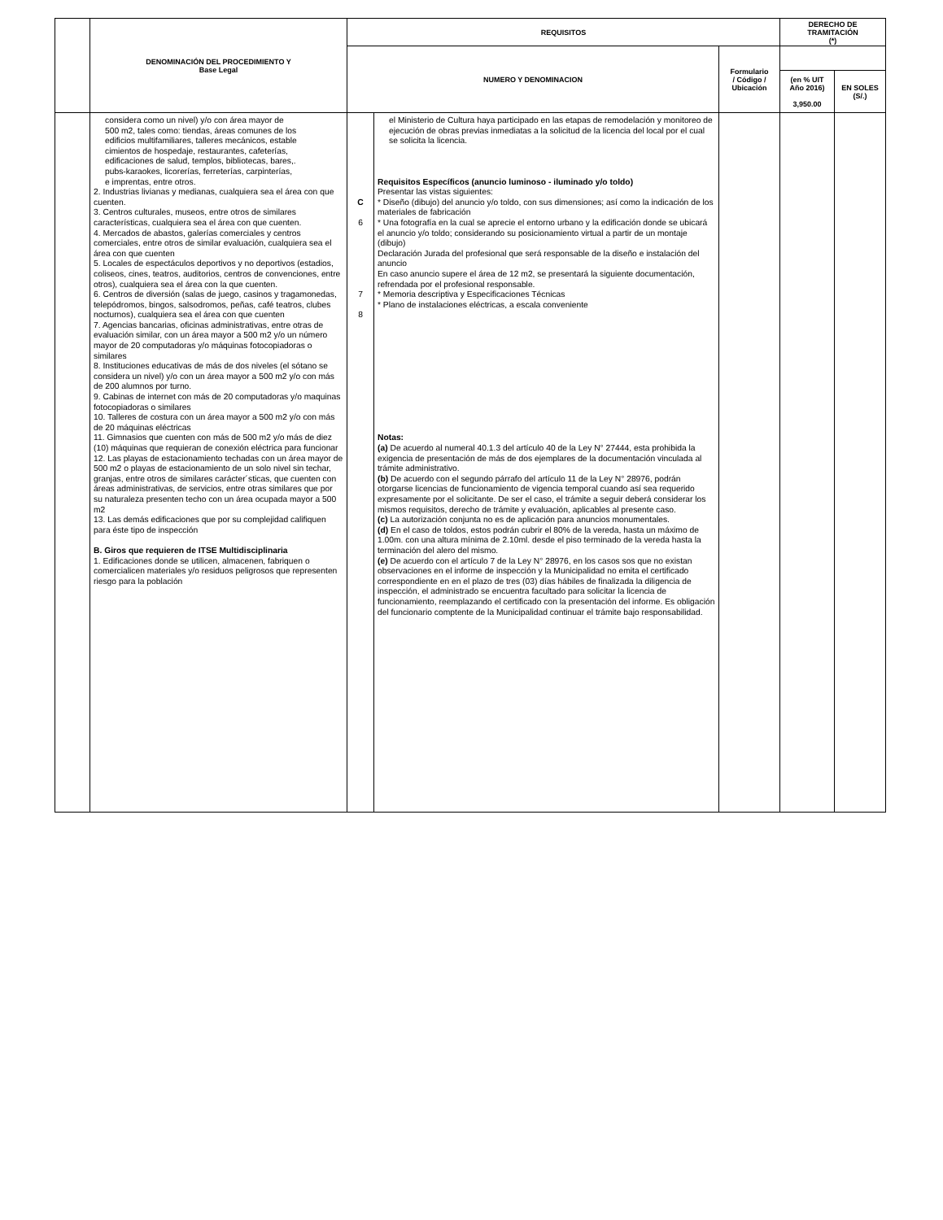| | DENOMINACIÓN DEL PROCEDIMIENTO Y Base Legal | REQUISITOS | | | DERECHO DE TRAMITACIÓN (*) | |
| --- | --- | --- | --- | --- | --- | --- |
| | | NUMERO Y DENOMINACION | | Formulario / Código / Ubicación | | |
| | | | | | (en % UIT Año 2016) 3,950.00 | EN SOLES (S/.) |
| | considera como un nivel) y/o con área mayor de 500 m2, tales como: tiendas, áreas comunes de los edificios multifamiliares, talleres mecánicos, estable cimientos de hospedaje, restaurantes, cafeterías, edificaciones de salud, templos, bibliotecas, bares,. pubs-karaokes, licorerías, ferreterías, carpinterías, e imprentas, entre otros. 2. Industrias livianas y medianas, cualquiera sea el área con que cuenten. 3. Centros culturales, museos, entre otros de similares características, cualquiera sea el área con que cuenten. 4. Mercados de abastos, galerías comerciales y centros comerciales, entre otros de similar evaluación, cualquiera sea el área con que cuenten 5. Locales de espectáculos deportivos y no deportivos (estadios, coliseos, cines, teatros, auditorios, centros de convenciones, entre otros), cualquiera sea el área con la que cuenten. 6. Centros de diversión (salas de juego, casinos y tragamonedas, telepódromos, bingos, salsodromos, peñas, café teatros, clubes nocturnos), cualquiera sea el área con que cuenten 7. Agencias bancarias, oficinas administrativas, entre otras de evaluación similar, con un área mayor a 500 m2 y/o un número mayor de 20 computadoras y/o máquinas fotocopiadoras o similares 8. Instituciones educativas de más de dos niveles (el sótano se considera un nivel) y/o con un área mayor a 500 m2 y/o con más de 200 alumnos por turno. 9. Cabinas de internet con más de 20 computadoras y/o maquinas fotocopiadoras o similares 10. Talleres de costura con un área mayor a 500 m2 y/o con más de 20 máquinas eléctricas 11. Gimnasios que cuenten con más de 500 m2 y/o más de diez (10) máquinas que requieran de conexión eléctrica para funcionar 12. Las playas de estacionamiento techadas con un área mayor de 500 m2 o playas de estacionamiento de un solo nivel sin techar, granjas, entre otros de similares carácter´sticas, que cuenten con áreas administrativas, de servicios, entre otras similares que por su naturaleza presenten techo con un área ocupada mayor a 500 m2 13. Las demás edificaciones que por su complejidad califiquen para éste tipo de inspección B. Giros que requieren de ITSE Multidisciplinaria 1. Edificaciones donde se utilicen, almacenen, fabriquen o comercialicen materiales y/o residuos peligrosos que representen riesgo para la población | C 6 7 8 | el Ministerio de Cultura haya participado en las etapas de remodelación y monitoreo de ejecución de obras previas inmediatas a la solicitud de la licencia del local por el cual se solicita la licencia. Requisitos Específicos (anuncio luminoso - iluminado y/o toldo) Presentar las vistas siguientes: * Diseño (dibujo) del anuncio y/o toldo, con sus dimensiones; así como la indicación de los materiales de fabricación * Una fotografía en la cual se aprecie el entorno urbano y la edificación donde se ubicará el anuncio y/o toldo; considerando su posicionamiento virtual a partir de un montaje (dibujo) Declaración Jurada del profesional que será responsable de la diseño e instalación del anuncio En caso anuncio supere el área de 12 m2, se presentará la siguiente documentación, refrendada por el profesional responsable. * Memoria descriptiva y Especificaciones Técnicas * Plano de instalaciones eléctricas, a escala conveniente Notas: (a) De acuerdo al numeral 40.1.3 del artículo 40 de la Ley N° 27444, esta prohibida la exigencia de presentación de más de dos ejemplares de la documentación vinculada al trámite administrativo. (b) De acuerdo con el segundo párrafo del artículo 11 de la Ley N° 28976, podrán otorgarse licencias de funcionamiento de vigencia temporal cuando así sea requerido expresamente por el solicitante. De ser el caso, el trámite a seguir deberá considerar los mismos requisitos, derecho de trámite y evaluación, aplicables al presente caso. (c) La autorización conjunta no es de aplicación para anuncios monumentales. (d) En el caso de toldos, estos podrán cubrir el 80% de la vereda, hasta un máximo de 1.00m. con una altura mínima de 2.10ml. desde el piso terminado de la vereda hasta la terminación del alero del mismo. (e) De acuerdo con el artículo 7 de la Ley N° 28976, en los casos sos que no existan observaciones en el informe de inspección y la Municipalidad no emita el certificado correspondiente en en el plazo de tres (03) días hábiles de finalizada la diligencia de inspección, el administrado se encuentra facultado para solicitar la licencia de funcionamiento, reemplazando el certificado con la presentación del informe. Es obligación del funcionario comptente de la Municipalidad continuar el trámite bajo responsabilidad. | | | |